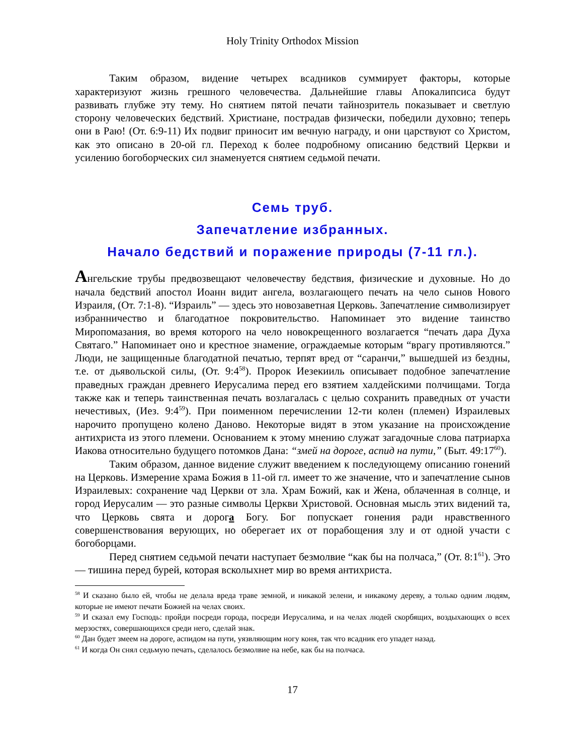Holy Trinity Orthodox Mission
Таким образом, видение четырех всадников суммирует факторы, которые характеризуют жизнь грешного человечества. Дальнейшие главы Апокалипсиса будут развивать глубже эту тему. Но снятием пятой печати тайнозритель показывает и светлую сторону человеческих бедствий. Христиане, пострадав физически, победили духовно; теперь они в Раю! (От. 6:9-11) Их подвиг приносит им вечную награду, и они царствуют со Христом, как это описано в 20-ой гл. Переход к более подробному описанию бедствий Церкви и усилению богоборческих сил знаменуется снятием седьмой печати.
Семь труб.
Запечатление избранных.
Начало бедствий и поражение природы (7-11 гл.).
Ангельские трубы предвозвещают человечеству бедствия, физические и духовные. Но до начала бедствий апостол Иоанн видит ангела, возлагающего печать на чело сынов Нового Израиля, (От. 7:1-8). “Израиль” — здесь это новозаветная Церковь. Запечатление символизирует избранничество и благодатное покровительство. Напоминает это видение таинство Миропомазания, во время которого на чело новокрещенного возлагается “печать дара Духа Святаго.” Напоминает оно и крестное знамение, ограждаемые которым “врагу противляются.” Люди, не защищенные благодатной печатью, терпят вред от “саранчи,” вышедшей из бездны, т.е. от дьявольской силы, (От. 9:4<sup>58</sup>). Пророк Иезекииль описывает подобное запечатление праведных граждан древнего Иерусалима перед его взятием халдейскими полчищами. Тогда также как и теперь таинственная печать возлагалась с целью сохранить праведных от участи нечестивых, (Иез. 9:4<sup>59</sup>). При поименном перечислении 12-ти колен (племен) Израилевых нарочито пропущено колено Даново. Некоторые видят в этом указание на происхождение антихриста из этого племени. Основанием к этому мнению служат загадочные слова патриарха Иакова относительно будущего потомков Дана: “змей на дороге, аспид на пути,” (Быт. 49:17<sup>60</sup>).
Таким образом, данное видение служит введением к последующему описанию гонений на Церковь. Измерение храма Божия в 11-ой гл. имеет то же значение, что и запечатление сынов Израилевых: сохранение чад Церкви от зла. Храм Божий, как и Жена, облаченная в солнце, и город Иерусалим — это разные символы Церкви Христовой. Основная мысль этих видений та, что Церковь свята и дорога Богу. Бог попускает гонения ради нравственного совершенствования верующих, но оберегает их от порабощения злу и от одной участи с богоборцами.
Перед снятием седьмой печати наступает безмолвие “как бы на полчаса,” (От. 8:1<sup>61</sup>). Это — тишина перед бурей, которая всколыхнет мир во время антихриста.
<sup>58</sup> И сказано было ей, чтобы не делала вреда траве земной, и никакой зелени, и никакому дереву, а только одним людям, которые не имеют печати Божией на челах своих.
<sup>59</sup> И сказал ему Господь: пройди посреди города, посреди Иерусалима, и на челах людей скорбящих, воздыхающих о всех мерзостях, совершающихся среди него, сделай знак.
<sup>60</sup> Дан будет змеем на дороге, аспидом на пути, уязвляющим ногу коня, так что всадник его упадет назад.
<sup>61</sup> И когда Он снял седьмую печать, сделалось безмолвие на небе, как бы на полчаса.
17